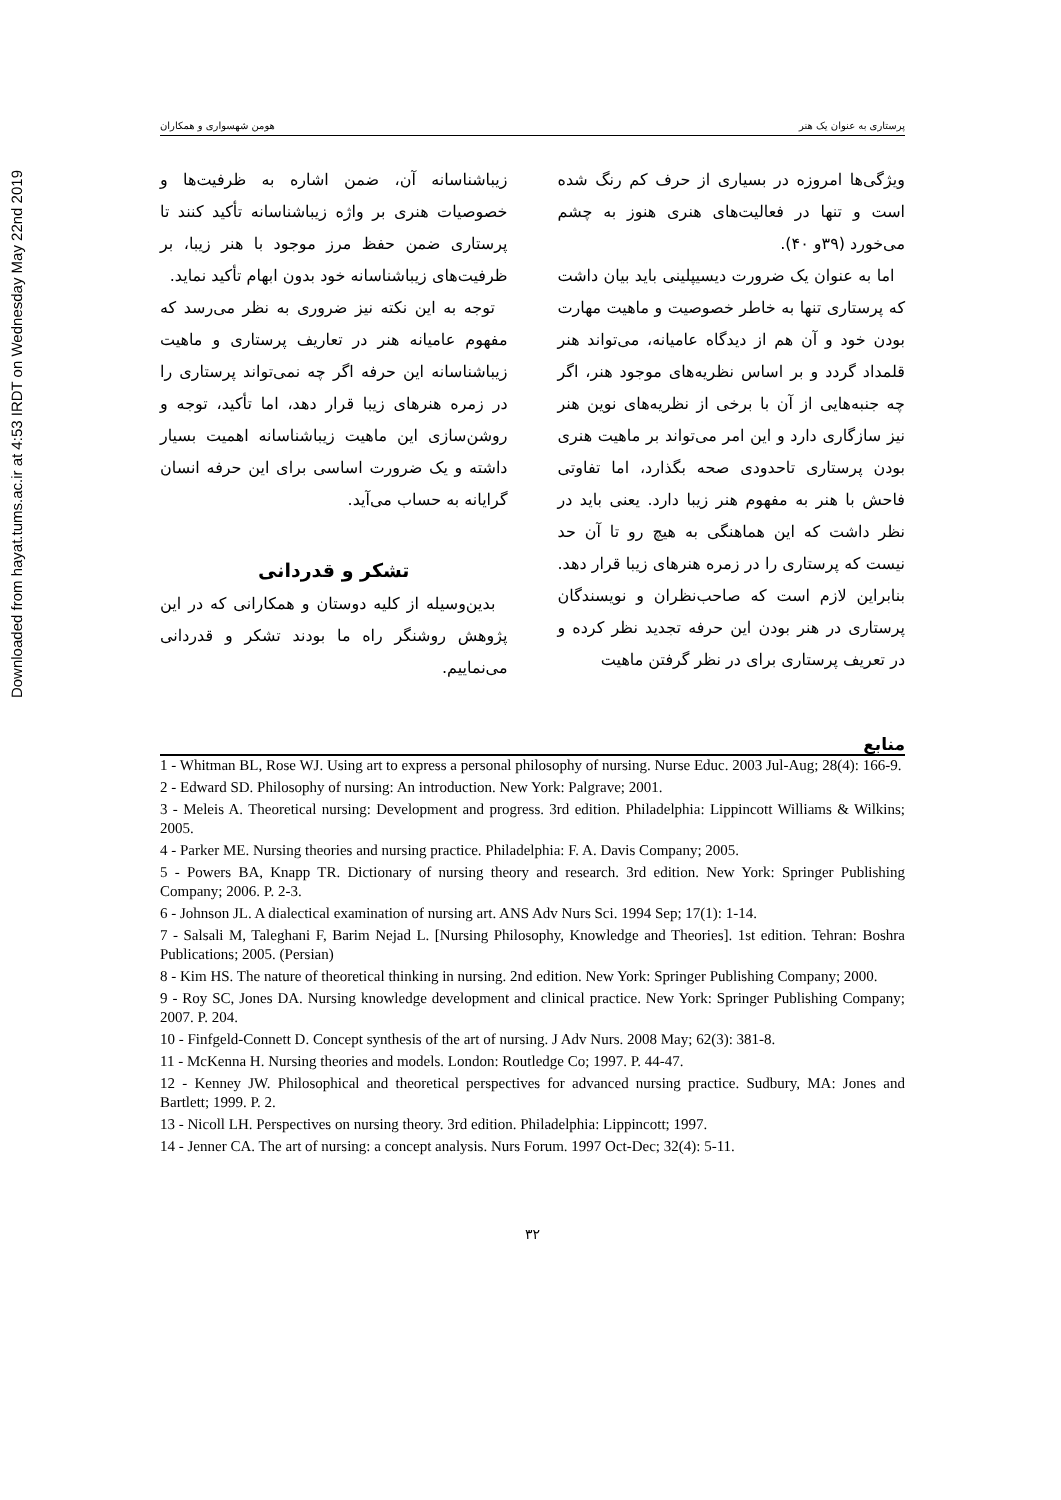Downloaded from hayat.tums.ac.ir at 4:53 IRDT on Wednesday May 22nd 2019
پرستاری به عنوان یک هنر هومن شهسواری و همکاران
ویژگی‌ها امروزه در بسیاری از حرف کم رنگ شده است و تنها در فعالیت‌های هنری هنوز به چشم می‌خورد (۳۹و ۴۰).
اما به عنوان یک ضرورت دیسیپلینی باید بیان داشت که پرستاری تنها به خاطر خصوصیت و ماهیت مهارت بودن خود و آن هم از دیدگاه عامیانه، می‌تواند هنر قلمداد گردد و بر اساس نظریه‌های موجود هنر، اگر چه جنبه‌هایی از آن با برخی از نظریه‌های نوین هنر نیز سازگاری دارد و این امر می‌تواند بر ماهیت هنری بودن پرستاری تاحدودی صحه بگذارد، اما تفاوتی فاحش با هنر به مفهوم هنر زیبا دارد. یعنی باید در نظر داشت که این هماهنگی به هیچ رو تا آن حد نیست که پرستاری را در زمره هنرهای زیبا قرار دهد. بنابراین لازم است که صاحب‌نظران و نویسندگان پرستاری در هنر بودن این حرفه تجدید نظر کرده و در تعریف پرستاری برای در نظر گرفتن ماهیت
زیباشناسانه آن، ضمن اشاره به ظرفیت‌ها و خصوصیات هنری بر واژه زیباشناسانه تأکید کنند تا پرستاری ضمن حفظ مرز موجود با هنر زیبا، بر ظرفیت‌های زیباشناسانه خود بدون ابهام تأکید نماید.
توجه به این نکته نیز ضروری به نظر می‌رسد که مفهوم عامیانه هنر در تعاریف پرستاری و ماهیت زیباشناسانه این حرفه اگر چه نمی‌تواند پرستاری را در زمره هنرهای زیبا قرار دهد، اما تأکید، توجه و روشن‌سازی این ماهیت زیباشناسانه اهمیت بسیار داشته و یک ضرورت اساسی برای این حرفه انسان گرایانه به حساب می‌آید.
تشکر و قدردانی
بدین‌وسیله از کلیه دوستان و همکارانی که در این پژوهش روشنگر راه ما بودند تشکر و قدردانی می‌نماییم.
منابع
1 - Whitman BL, Rose WJ. Using art to express a personal philosophy of nursing. Nurse Educ. 2003 Jul-Aug; 28(4): 166-9.
2 - Edward SD. Philosophy of nursing: An introduction. New York: Palgrave; 2001.
3 - Meleis A. Theoretical nursing: Development and progress. 3rd edition. Philadelphia: Lippincott Williams & Wilkins; 2005.
4 - Parker ME. Nursing theories and nursing practice. Philadelphia: F. A. Davis Company; 2005.
5 - Powers BA, Knapp TR. Dictionary of nursing theory and research. 3rd edition. New York: Springer Publishing Company; 2006. P. 2-3.
6 - Johnson JL. A dialectical examination of nursing art. ANS Adv Nurs Sci. 1994 Sep; 17(1): 1-14.
7 - Salsali M, Taleghani F, Barim Nejad L. [Nursing Philosophy, Knowledge and Theories]. 1st edition. Tehran: Boshra Publications; 2005. (Persian)
8 - Kim HS. The nature of theoretical thinking in nursing. 2nd edition. New York: Springer Publishing Company; 2000.
9 - Roy SC, Jones DA. Nursing knowledge development and clinical practice. New York: Springer Publishing Company; 2007. P. 204.
10 - Finfgeld-Connett D. Concept synthesis of the art of nursing. J Adv Nurs. 2008 May; 62(3): 381-8.
11 - McKenna H. Nursing theories and models. London: Routledge Co; 1997. P. 44-47.
12 - Kenney JW. Philosophical and theoretical perspectives for advanced nursing practice. Sudbury, MA: Jones and Bartlett; 1999. P. 2.
13 - Nicoll LH. Perspectives on nursing theory. 3rd edition. Philadelphia: Lippincott; 1997.
14 - Jenner CA. The art of nursing: a concept analysis. Nurs Forum. 1997 Oct-Dec; 32(4): 5-11.
۳۲